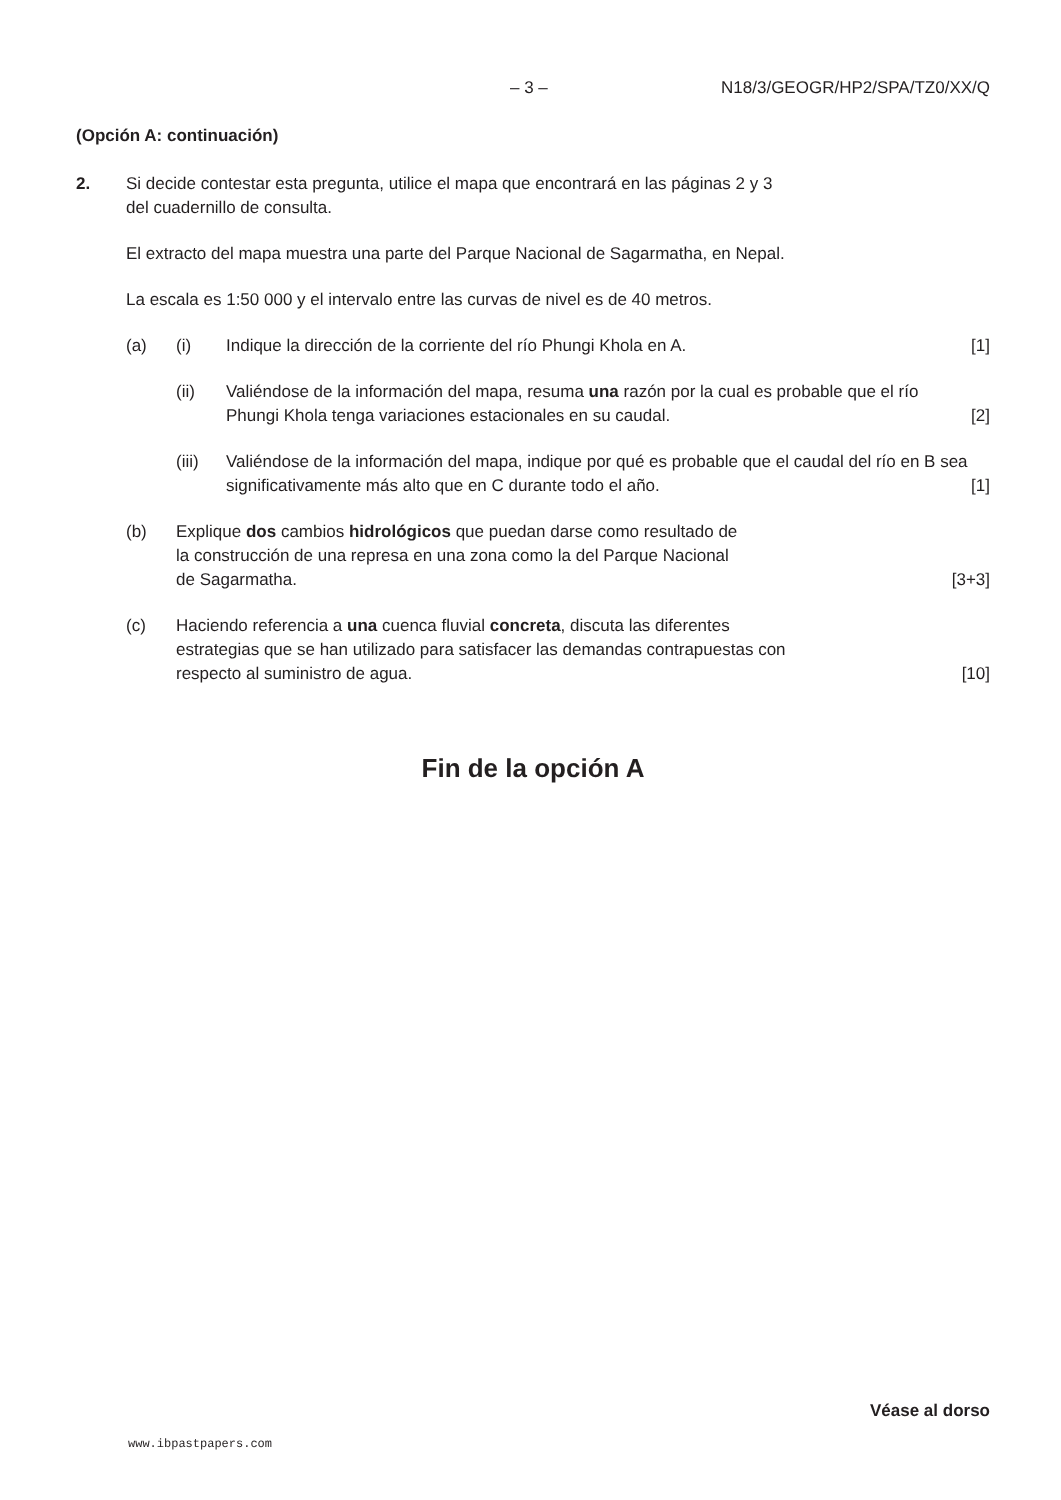– 3 – N18/3/GEOGR/HP2/SPA/TZ0/XX/Q
(Opción A: continuación)
2. Si decide contestar esta pregunta, utilice el mapa que encontrará en las páginas 2 y 3
del cuadernillo de consulta.
El extracto del mapa muestra una parte del Parque Nacional de Sagarmatha, en Nepal.
La escala es 1:50 000 y el intervalo entre las curvas de nivel es de 40 metros.
(a) (i) Indique la dirección de la corriente del río Phungi Khola en A. [1]
(ii) Valiéndose de la información del mapa, resuma una razón por la cual es probable que el río Phungi Khola tenga variaciones estacionales en su caudal. [2]
(iii)
Valiéndose de la información del mapa, indique por qué es probable que el caudal del río en B sea significativamente más alto que en C durante todo el año. [1]
(b) Explique dos cambios hidrológicos que puedan darse como resultado de
la construcción de una represa en una zona como la del Parque Nacional
de Sagarmatha. [3+3]
(c) Haciendo referencia a una cuenca fluvial concreta, discuta las diferentes
estrategias que se han utilizado para satisfacer las demandas contrapuestas con
respecto al suministro de agua. [10]
Fin de la opción A
Véase al dorso
www.ibpastpapers.com